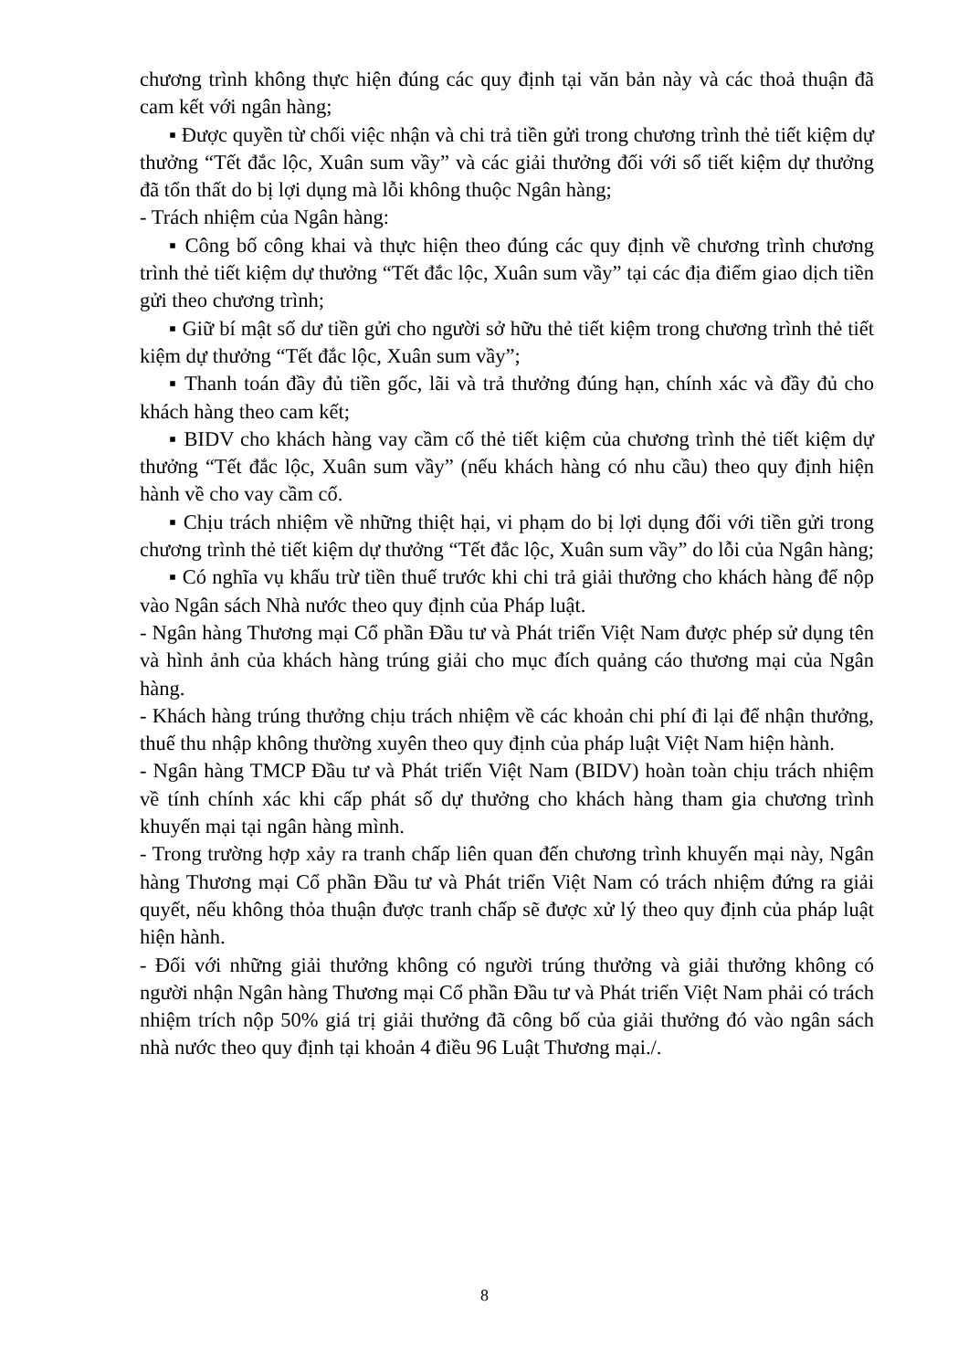chương trình không thực hiện đúng các quy định tại văn bản này và các thoả thuận đã cam kết với ngân hàng;
▪ Được quyền từ chối việc nhận và chi trả tiền gửi trong chương trình thẻ tiết kiệm dự thưởng “Tết đắc lộc, Xuân sum vầy” và các giải thưởng đối với sổ tiết kiệm dự thưởng đã tổn thất do bị lợi dụng mà lỗi không thuộc Ngân hàng;
- Trách nhiệm của Ngân hàng:
▪ Công bố công khai và thực hiện theo đúng các quy định về chương trình chương trình thẻ tiết kiệm dự thưởng “Tết đắc lộc, Xuân sum vầy” tại các địa điểm giao dịch tiền gửi theo chương trình;
▪ Giữ bí mật số dư tiền gửi cho người sở hữu thẻ tiết kiệm trong chương trình thẻ tiết kiệm dự thưởng “Tết đắc lộc, Xuân sum vầy”;
▪ Thanh toán đầy đủ tiền gốc, lãi và trả thưởng đúng hạn, chính xác và đầy đủ cho khách hàng theo cam kết;
▪ BIDV cho khách hàng vay cầm cố thẻ tiết kiệm của chương trình thẻ tiết kiệm dự thưởng “Tết đắc lộc, Xuân sum vầy” (nếu khách hàng có nhu cầu) theo quy định hiện hành về cho vay cầm cố.
▪ Chịu trách nhiệm về những thiệt hại, vi phạm do bị lợi dụng đối với tiền gửi trong chương trình thẻ tiết kiệm dự thưởng “Tết đắc lộc, Xuân sum vầy” do lỗi của Ngân hàng;
▪ Có nghĩa vụ khấu trừ tiền thuế trước khi chi trả giải thưởng cho khách hàng để nộp vào Ngân sách Nhà nước theo quy định của Pháp luật.
- Ngân hàng Thương mại Cổ phần Đầu tư và Phát triển Việt Nam được phép sử dụng tên và hình ảnh của khách hàng trúng giải cho mục đích quảng cáo thương mại của Ngân hàng.
- Khách hàng trúng thưởng chịu trách nhiệm về các khoản chi phí đi lại để nhận thưởng, thuế thu nhập không thường xuyên theo quy định của pháp luật Việt Nam hiện hành.
- Ngân hàng TMCP Đầu tư và Phát triển Việt Nam (BIDV) hoàn toàn chịu trách nhiệm về tính chính xác khi cấp phát số dự thưởng cho khách hàng tham gia chương trình khuyến mại tại ngân hàng mình.
- Trong trường hợp xảy ra tranh chấp liên quan đến chương trình khuyến mại này, Ngân hàng Thương mại Cổ phần Đầu tư và Phát triển Việt Nam có trách nhiệm đứng ra giải quyết, nếu không thỏa thuận được tranh chấp sẽ được xử lý theo quy định của pháp luật hiện hành.
- Đối với những giải thưởng không có người trúng thưởng và giải thưởng không có người nhận Ngân hàng Thương mại Cổ phần Đầu tư và Phát triển Việt Nam phải có trách nhiệm trích nộp 50% giá trị giải thưởng đã công bố của giải thưởng đó vào ngân sách nhà nước theo quy định tại khoản 4 điều 96 Luật Thương mại./.
8